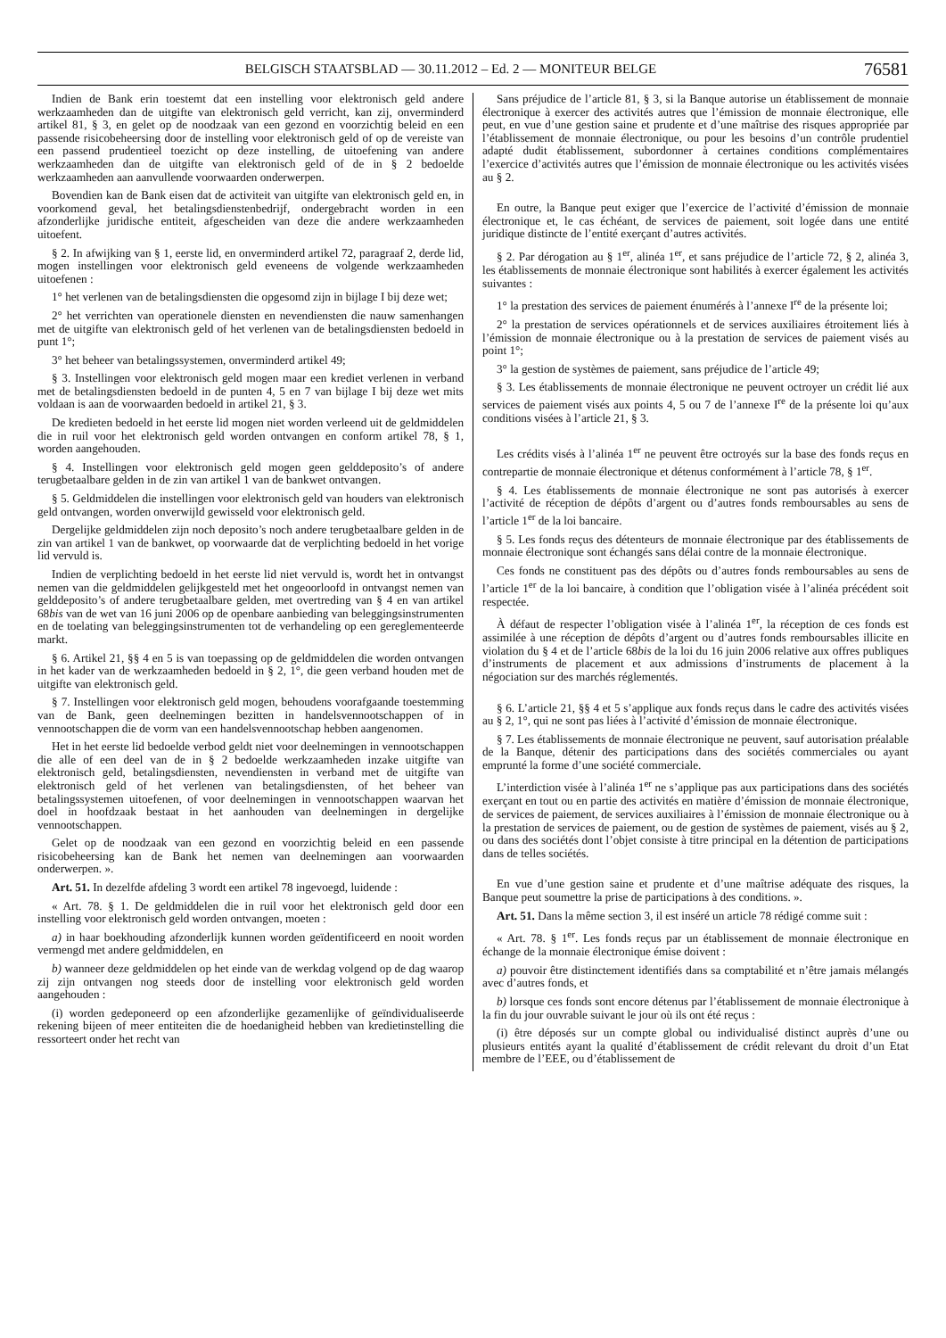BELGISCH STAATSBLAD — 30.11.2012 – Ed. 2 — MONITEUR BELGE 76581
Indien de Bank erin toestemt dat een instelling voor elektronisch geld andere werkzaamheden dan de uitgifte van elektronisch geld verricht, kan zij, onverminderd artikel 81, § 3, en gelet op de noodzaak van een gezond en voorzichtig beleid en een passende risicobeheersing door de instelling voor elektronisch geld of op de vereiste van een passend prudentieel toezicht op deze instelling, de uitoefening van andere werkzaamheden dan de uitgifte van elektronisch geld of de in § 2 bedoelde werkzaamheden aan aanvullende voorwaarden onderwerpen.
Bovendien kan de Bank eisen dat de activiteit van uitgifte van elektronisch geld en, in voorkomend geval, het betalingsdienstenbedrijf, ondergebracht worden in een afzonderlijke juridische entiteit, afgescheiden van deze die andere werkzaamheden uitoefent.
§ 2. In afwijking van § 1, eerste lid, en onverminderd artikel 72, paragraaf 2, derde lid, mogen instellingen voor elektronisch geld eveneens de volgende werkzaamheden uitoefenen :
1° het verlenen van de betalingsdiensten die opgesomd zijn in bijlage I bij deze wet;
2° het verrichten van operationele diensten en nevendiensten die nauw samenhangen met de uitgifte van elektronisch geld of het verlenen van de betalingsdiensten bedoeld in punt 1°;
3° het beheer van betalingssystemen, onverminderd artikel 49;
§ 3. Instellingen voor elektronisch geld mogen maar een krediet verlenen in verband met de betalingsdiensten bedoeld in de punten 4, 5 en 7 van bijlage I bij deze wet mits voldaan is aan de voorwaarden bedoeld in artikel 21, § 3.
De kredieten bedoeld in het eerste lid mogen niet worden verleend uit de geldmiddelen die in ruil voor het elektronisch geld worden ontvangen en conform artikel 78, § 1, worden aangehouden.
§ 4. Instellingen voor elektronisch geld mogen geen gelddeposito’s of andere terugbetaalbare gelden in de zin van artikel 1 van de bankwet ontvangen.
§ 5. Geldmiddelen die instellingen voor elektronisch geld van houders van elektronisch geld ontvangen, worden onverwijld gewisseld voor elektronisch geld.
Dergelijke geldmiddelen zijn noch deposito’s noch andere terugbetaalbare gelden in de zin van artikel 1 van de bankwet, op voorwaarde dat de verplichting bedoeld in het vorige lid vervuld is.
Indien de verplichting bedoeld in het eerste lid niet vervuld is, wordt het in ontvangst nemen van die geldmiddelen gelijkgesteld met het ongeoorloofd in ontvangst nemen van gelddeposito’s of andere terugbetaalbare gelden, met overtreding van § 4 en van artikel 68bis van de wet van 16 juni 2006 op de openbare aanbieding van beleggingsinstrumenten en de toelating van beleggingsinstrumenten tot de verhandeling op een gereglementeerde markt.
§ 6. Artikel 21, §§ 4 en 5 is van toepassing op de geldmiddelen die worden ontvangen in het kader van de werkzaamheden bedoeld in § 2, 1°, die geen verband houden met de uitgifte van elektronisch geld.
§ 7. Instellingen voor elektronisch geld mogen, behoudens voorafgaande toestemming van de Bank, geen deelnemingen bezitten in handelsvennootschappen of in vennootschappen die de vorm van een handelsvennootschap hebben aangenomen.
Het in het eerste lid bedoelde verbod geldt niet voor deelnemingen in vennootschappen die alle of een deel van de in § 2 bedoelde werkzaamheden inzake uitgifte van elektronisch geld, betalingsdiensten, nevendiensten in verband met de uitgifte van elektronisch geld of het verlenen van betalingsdiensten, of het beheer van betalingssystemen uitoefenen, of voor deelnemingen in vennootschappen waarvan het doel in hoofdzaak bestaat in het aanhouden van deelnemingen in dergelijke vennootschappen.
Gelet op de noodzaak van een gezond en voorzichtig beleid en een passende risicobeheersing kan de Bank het nemen van deelnemingen aan voorwaarden onderwerpen. ».
Art. 51. In dezelfde afdeling 3 wordt een artikel 78 ingevoegd, luidende :
« Art. 78. § 1. De geldmiddelen die in ruil voor het elektronisch geld door een instelling voor elektronisch geld worden ontvangen, moeten :
a) in haar boekhouding afzonderlijk kunnen worden geïdentificeerd en nooit worden vermengd met andere geldmiddelen, en
b) wanneer deze geldmiddelen op het einde van de werkdag volgend op de dag waarop zij zijn ontvangen nog steeds door de instelling voor elektronisch geld worden aangehouden :
(i) worden gedeponeerd op een afzonderlijke gezamenlijke of geïndividualiseerde rekening bijeen of meer entiteiten die de hoedanigheid hebben van kredietinstelling die ressorteert onder het recht van
Sans préjudice de l’article 81, § 3, si la Banque autorise un établissement de monnaie électronique à exercer des activités autres que l’émission de monnaie électronique, elle peut, en vue d’une gestion saine et prudente et d’une maîtrise des risques appropriée par l’établissement de monnaie électronique, ou pour les besoins d’un contrôle prudentiel adapté dudit établissement, subordonner à certaines conditions complémentaires l’exercice d’activités autres que l’émission de monnaie électronique ou les activités visées au § 2.
En outre, la Banque peut exiger que l’exercice de l’activité d’émission de monnaie électronique et, le cas échéant, de services de paiement, soit logée dans une entité juridique distincte de l’entité exerçant d’autres activités.
§ 2. Par dérogation au § 1<sup>er</sup>, alinéa 1<sup>er</sup>, et sans préjudice de l’article 72, § 2, alinéa 3, les établissements de monnaie électronique sont habilités à exercer également les activités suivantes :
1° la prestation des services de paiement énumérés à l’annexe I<sup>re</sup> de la présente loi;
2° la prestation de services opérationnels et de services auxiliaires étroitement liés à l’émission de monnaie électronique ou à la prestation de services de paiement visés au point 1°;
3° la gestion de systèmes de paiement, sans préjudice de l’article 49;
§ 3. Les établissements de monnaie électronique ne peuvent octroyer un crédit lié aux services de paiement visés aux points 4, 5 ou 7 de l’annexe I<sup>re</sup> de la présente loi qu’aux conditions visées à l’article 21, § 3.
Les crédits visés à l’alinéa 1<sup>er</sup> ne peuvent être octroyés sur la base des fonds reçus en contrepartie de monnaie électronique et détenus conformément à l’article 78, § 1<sup>er</sup>.
§ 4. Les établissements de monnaie électronique ne sont pas autorisés à exercer l’activité de réception de dépôts d’argent ou d’autres fonds remboursables au sens de l’article 1<sup>er</sup> de la loi bancaire.
§ 5. Les fonds reçus des détenteurs de monnaie électronique par des établissements de monnaie électronique sont échangés sans délai contre de la monnaie électronique.
Ces fonds ne constituent pas des dépôts ou d’autres fonds remboursables au sens de l’article 1<sup>er</sup> de la loi bancaire, à condition que l’obligation visée à l’alinéa précédent soit respectée.
À défaut de respecter l’obligation visée à l’alinéa 1<sup>er</sup>, la réception de ces fonds est assimilée à une réception de dépôts d’argent ou d’autres fonds remboursables illicite en violation du § 4 et de l’article 68bis de la loi du 16 juin 2006 relative aux offres publiques d’instruments de placement et aux admissions d’instruments de placement à la négociation sur des marchés réglementés.
§ 6. L’article 21, §§ 4 et 5 s’applique aux fonds reçus dans le cadre des activités visées au § 2, 1°, qui ne sont pas liées à l’activité d’émission de monnaie électronique.
§ 7. Les établissements de monnaie électronique ne peuvent, sauf autorisation préalable de la Banque, détenir des participations dans des sociétés commerciales ou ayant emprunté la forme d’une société commerciale.
L’interdiction visée à l’alinéa 1<sup>er</sup> ne s’applique pas aux participations dans des sociétés exerçant en tout ou en partie des activités en matière d’émission de monnaie électronique, de services de paiement, de services auxiliaires à l’émission de monnaie électronique ou à la prestation de services de paiement, ou de gestion de systèmes de paiement, visés au § 2, ou dans des sociétés dont l’objet consiste à titre principal en la détention de participations dans de telles sociétés.
En vue d’une gestion saine et prudente et d’une maîtrise adéquate des risques, la Banque peut soumettre la prise de participations à des conditions. ».
Art. 51. Dans la même section 3, il est inséré un article 78 rédigé comme suit :
« Art. 78. § 1<sup>er</sup>. Les fonds reçus par un établissement de monnaie électronique en échange de la monnaie électronique émise doivent :
a) pouvoir être distinctement identifiés dans sa comptabilité et n’être jamais mélangés avec d’autres fonds, et
b) lorsque ces fonds sont encore détenus par l’établissement de monnaie électronique à la fin du jour ouvrable suivant le jour où ils ont été reçus :
(i) être déposés sur un compte global ou individualisé distinct auprès d’une ou plusieurs entités ayant la qualité d’établissement de crédit relevant du droit d’un Etat membre de l’EEE, ou d’établissement de